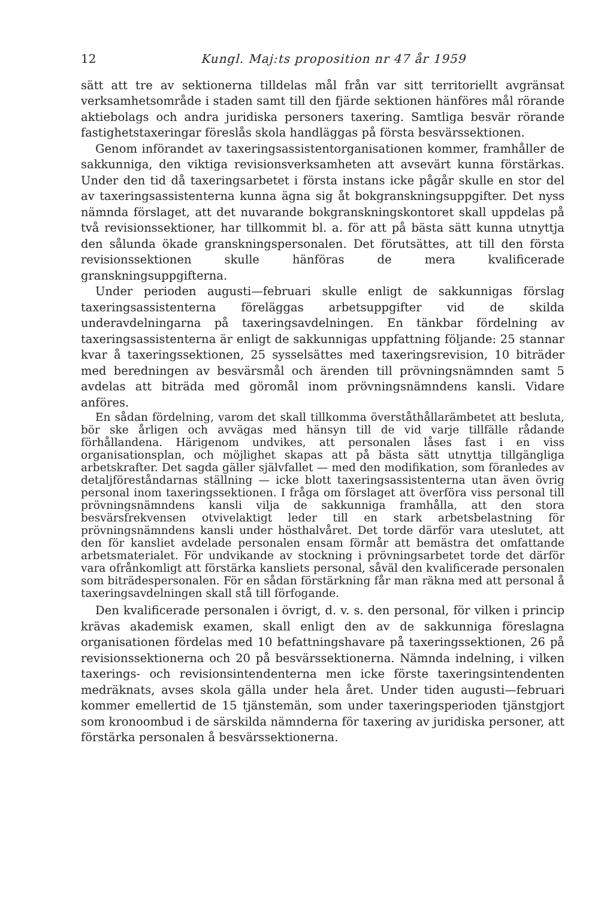12 Kungl. Maj:ts proposition nr 47 år 1959
sätt att tre av sektionerna tilldelas mål från var sitt territoriellt avgränsat verksamhetsområde i staden samt till den fjärde sektionen hänföres mål rörande aktiebolags och andra juridiska personers taxering. Samtliga besvär rörande fastighetstaxeringar föreslås skola handläggas på första besvärssektionen.
Genom införandet av taxeringsassistentorganisationen kommer, framhåller de sakkunniga, den viktiga revisionsverksamheten att avsevärt kunna förstärkas. Under den tid då taxeringsarbetet i första instans icke pågår skulle en stor del av taxeringsassistenterna kunna ägna sig åt bokgranskningsuppgifter. Det nyss nämnda förslaget, att det nuvarande bokgranskningskontoret skall uppdelas på två revisionssektioner, har tillkommit bl. a. för att på bästa sätt kunna utnyttja den sålunda ökade granskningspersonalen. Det förutsättes, att till den första revisionssektionen skulle hänföras de mera kvalificerade granskningsuppgifterna.
Under perioden augusti—februari skulle enligt de sakkunnigas förslag taxeringsassistenterna föreläggas arbetsuppgifter vid de skilda underavdelningarna på taxeringsavdelningen. En tänkbar fördelning av taxeringsassistenterna är enligt de sakkunnigas uppfattning följande: 25 stannar kvar å taxeringssektionen, 25 sysselsättes med taxeringsrevision, 10 biträder med beredningen av besvärsmål och ärenden till prövningsnämnden samt 5 avdelas att biträda med göromål inom prövningsnämndens kansli. Vidare anföres.
En sådan fördelning, varom det skall tillkomma överståthållarämbetet att besluta, bör ske årligen och avvägas med hänsyn till de vid varje tillfälle rådande förhållandena. Härigenom undvikes, att personalen låses fast i en viss organisationsplan, och möjlighet skapas att på bästa sätt utnyttja tillgängliga arbetskrafter. Det sagda gäller självfallet — med den modifikation, som föranledes av detaljföreståndarnas ställning — icke blott taxeringsassistenterna utan även övrig personal inom taxeringssektionen. I fråga om förslaget att överföra viss personal till prövningsnämndens kansli vilja de sakkunniga framhålla, att den stora besvärsfrekvensen otvivelaktigt leder till en stark arbetsbelastning för prövningsnämndens kansli under hösthalvåret. Det torde därför vara uteslutet, att den för kansliet avdelade personalen ensam förmår att bemästra det omfattande arbetsmaterialet. För undvikande av stockning i prövningsarbetet torde det därför vara ofrånkomligt att förstärka kansliets personal, såväl den kvalificerade personalen som biträdespersonalen. För en sådan förstärkning får man räkna med att personal å taxeringsavdelningen skall stå till förfogande.
Den kvalificerade personalen i övrigt, d. v. s. den personal, för vilken i princip krävas akademisk examen, skall enligt den av de sakkunniga föreslagna organisationen fördelas med 10 befattningshavare på taxeringssektionen, 26 på revisionssektionerna och 20 på besvärssektionerna. Nämnda indelning, i vilken taxerings- och revisionsintendenterna men icke förste taxeringsintendenten medräknats, avses skola gälla under hela året. Under tiden augusti—februari kommer emellertid de 15 tjänstemän, som under taxeringsperioden tjänstgjort som kronoombud i de särskilda nämnderna för taxering av juridiska personer, att förstärka personalen å besvärssektionerna.